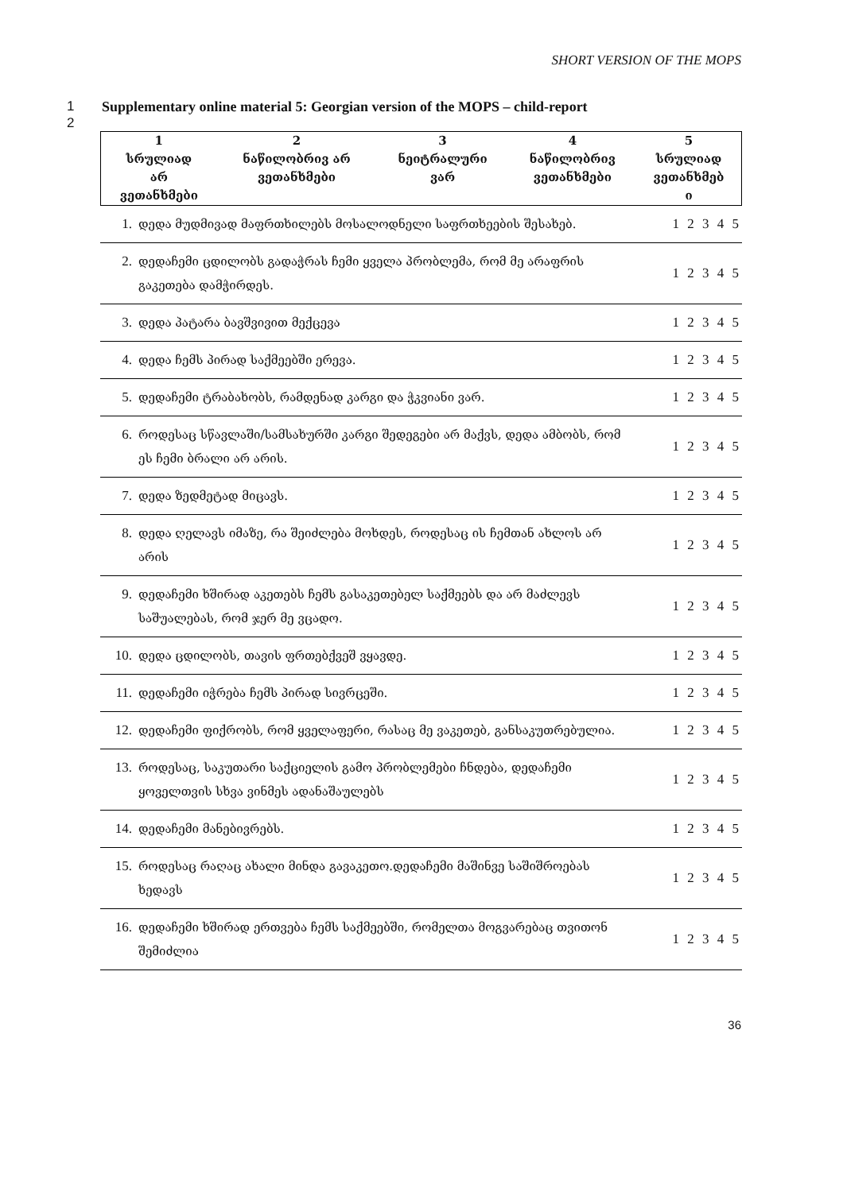SHORT VERSION OF THE MOPS
1 Supplementary online material 5: Georgian version of the MOPS – child-report
2
| 1 სრულიად არ ვეთანხმები | 2 ნაწილობრივ არ ვეთანხმები | 3 ნეიტრალური ვარ | 4 ნაწილობრივ ვეთანხმები | 5 სრულიად ვეთანხმებ ი |
| --- | --- | --- | --- | --- |
| 1. | დედა მუდმივად მაფრთხილებს მოსალოდნელი საფრთხეების შესახებ. | 1 2 3 4 5 |
| 2. | დედაჩემი ცდილობს გადაჭრას ჩემი ყველა პრობლემა, რომ მე არაფრის გაკეთება დამჭირდეს. | 1 2 3 4 5 |
| 3. | დედა პატარა ბავშვივით მექცევა | 1 2 3 4 5 |
| 4. | დედა ჩემს პირად საქმეებში ერევა. | 1 2 3 4 5 |
| 5. | დედაჩემი ტრაბახობს, რამდენად კარგი და ჭკვიანი ვარ. | 1 2 3 4 5 |
| 6. | როდესაც სწავლაში/სამსახურში კარგი შედეგები არ მაქვს, დედა ამბობს, რომ ეს ჩემი ბრალი არ არის. | 1 2 3 4 5 |
| 7. | დედა ზედმეტად მიცავს. | 1 2 3 4 5 |
| 8. | დედა ღელავს იმაზე, რა შეიძლება მოხდეს, როდესაც ის ჩემთან ახლოს არ არის | 1 2 3 4 5 |
| 9. | დედაჩემი ხშირად აკეთებს ჩემს გასაკეთებელ საქმეებს და არ მაძლევს საშუალებას, რომ ჯერ მე ვცადო. | 1 2 3 4 5 |
| 10. | დედა ცდილობს, თავის ფრთებქვეშ ვყავდე. | 1 2 3 4 5 |
| 11. | დედაჩემი იჭრება ჩემს პირად სივრცეში. | 1 2 3 4 5 |
| 12. | დედაჩემი ფიქრობს, რომ ყველაფერი, რასაც მე ვაკეთებ, განსაკუთრებულია. | 1 2 3 4 5 |
| 13. | როდესაც, საკუთარი საქციელის გამო პრობლემები ჩნდება, დედაჩემი ყოველთვის სხვა ვინმეს ადანაშაულებს | 1 2 3 4 5 |
| 14. | დედაჩემი მანებივრებს. | 1 2 3 4 5 |
| 15. | როდესაც რაღაც ახალი მინდა გავაკეთო.დედაჩემი მაშინვე საშიშროებას ხედავს | 1 2 3 4 5 |
| 16. | დედაჩემი ხშირად ერთვება ჩემს საქმეებში, რომელთა მოგვარებაც თვითონ შემიძლია | 1 2 3 4 5 |
36